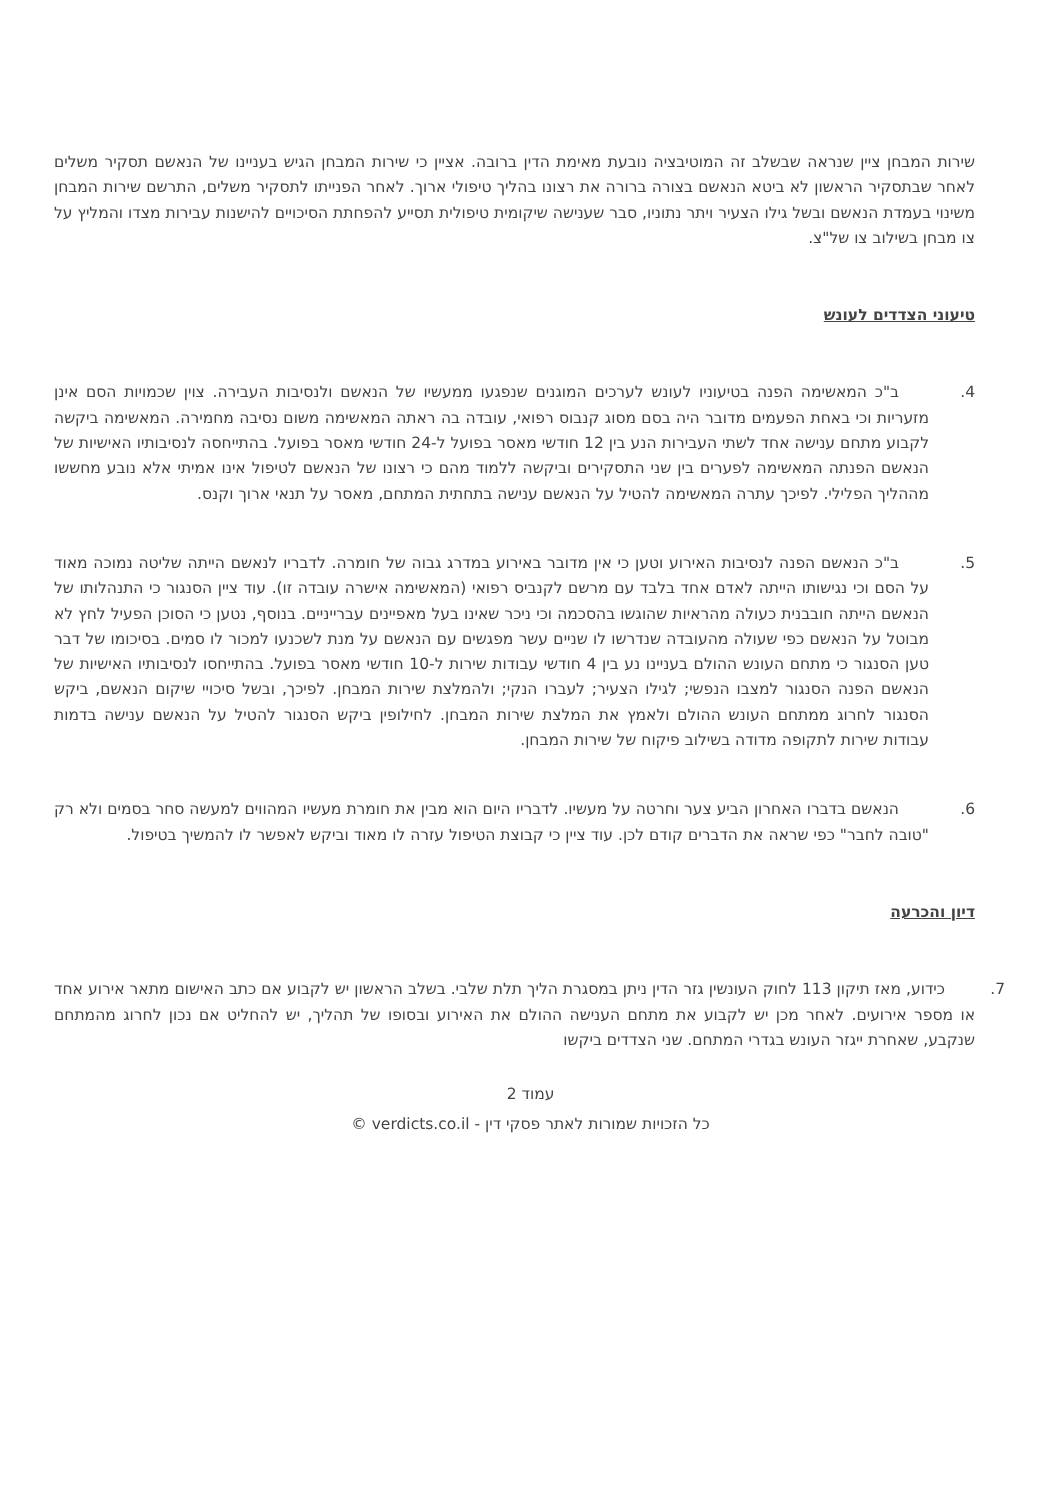שירות המבחן ציין שנראה שבשלב זה המוטיבציה נובעת מאימת הדין ברובה. אציין כי שירות המבחן הגיש בעניינו של הנאשם תסקיר משלים לאחר שבתסקיר הראשון לא ביטא הנאשם בצורה ברורה את רצונו בהליך טיפולי ארוך. לאחר הפנייתו לתסקיר משלים, התרשם שירות המבחן משינוי בעמדת הנאשם ובשל גילו הצעיר ויתר נתוניו, סבר שענישה שיקומית טיפולית תסייע להפחתת הסיכויים להישנות עבירות מצדו והמליץ על צו מבחן בשילוב צו של"צ.
טיעוני הצדדים לעונש
4. ב"כ המאשימה הפנה בטיעוניו לעונש לערכים המוגנים שנפגעו ממעשיו של הנאשם ולנסיבות העבירה. צוין שכמויות הסם אינן מזעריות וכי באחת הפעמים מדובר היה בסם מסוג קנבוס רפואי, עובדה בה ראתה המאשימה משום נסיבה מחמירה. המאשימה ביקשה לקבוע מתחם ענישה אחד לשתי העבירות הנע בין 12 חודשי מאסר בפועל ל-24 חודשי מאסר בפועל. בהתייחסה לנסיבותיו האישיות של הנאשם הפנתה המאשימה לפערים בין שני התסקירים וביקשה ללמוד מהם כי רצונו של הנאשם לטיפול אינו אמיתי אלא נובע מחששו מההליך הפלילי. לפיכך עתרה המאשימה להטיל על הנאשם ענישה בתחתית המתחם, מאסר על תנאי ארוך וקנס.
5. ב"כ הנאשם הפנה לנסיבות האירוע וטען כי אין מדובר באירוע במדרג גבוה של חומרה. לדבריו לנאשם הייתה שליטה נמוכה מאוד על הסם וכי נגישותו הייתה לאדם אחד בלבד עם מרשם לקנביס רפואי (המאשימה אישרה עובדה זו). עוד ציין הסנגור כי התנהלותו של הנאשם הייתה חובבנית כעולה מהראיות שהוגשו בהסכמה וכי ניכר שאינו בעל מאפיינים עברייניים. בנוסף, נטען כי הסוכן הפעיל לחץ לא מבוטל על הנאשם כפי שעולה מהעובדה שנדרשו לו שניים עשר מפגשים עם הנאשם על מנת לשכנעו למכור לו סמים. בסיכומו של דבר טען הסנגור כי מתחם העונש ההולם בעניינו נע בין 4 חודשי עבודות שירות ל-10 חודשי מאסר בפועל. בהתייחסו לנסיבותיו האישיות של הנאשם הפנה הסנגור למצבו הנפשי; לגילו הצעיר; לעברו הנקי; ולהמלצת שירות המבחן. לפיכך, ובשל סיכויי שיקום הנאשם, ביקש הסנגור לחרוג ממתחם העונש ההולם ולאמץ את המלצת שירות המבחן. לחילופין ביקש הסנגור להטיל על הנאשם ענישה בדמות עבודות שירות לתקופה מדודה בשילוב פיקוח של שירות המבחן.
6. הנאשם בדברו האחרון הביע צער וחרטה על מעשיו. לדבריו היום הוא מבין את חומרת מעשיו המהווים למעשה סחר בסמים ולא רק "טובה לחבר" כפי שראה את הדברים קודם לכן. עוד ציין כי קבוצת הטיפול עזרה לו מאוד וביקש לאפשר לו להמשיך בטיפול.
דיון והכרעה
7. כידוע, מאז תיקון 113 לחוק העונשין גזר הדין ניתן במסגרת הליך תלת שלבי. בשלב הראשון יש לקבוע אם כתב האישום מתאר אירוע אחד או מספר אירועים. לאחר מכן יש לקבוע את מתחם הענישה ההולם את האירוע ובסופו של תהליך, יש להחליט אם נכון לחרוג מהמתחם שנקבע, שאחרת ייגזר העונש בגדרי המתחם. שני הצדדים ביקשו
עמוד 2
כל הזכויות שמורות לאתר פסקי דין - verdicts.co.il ©